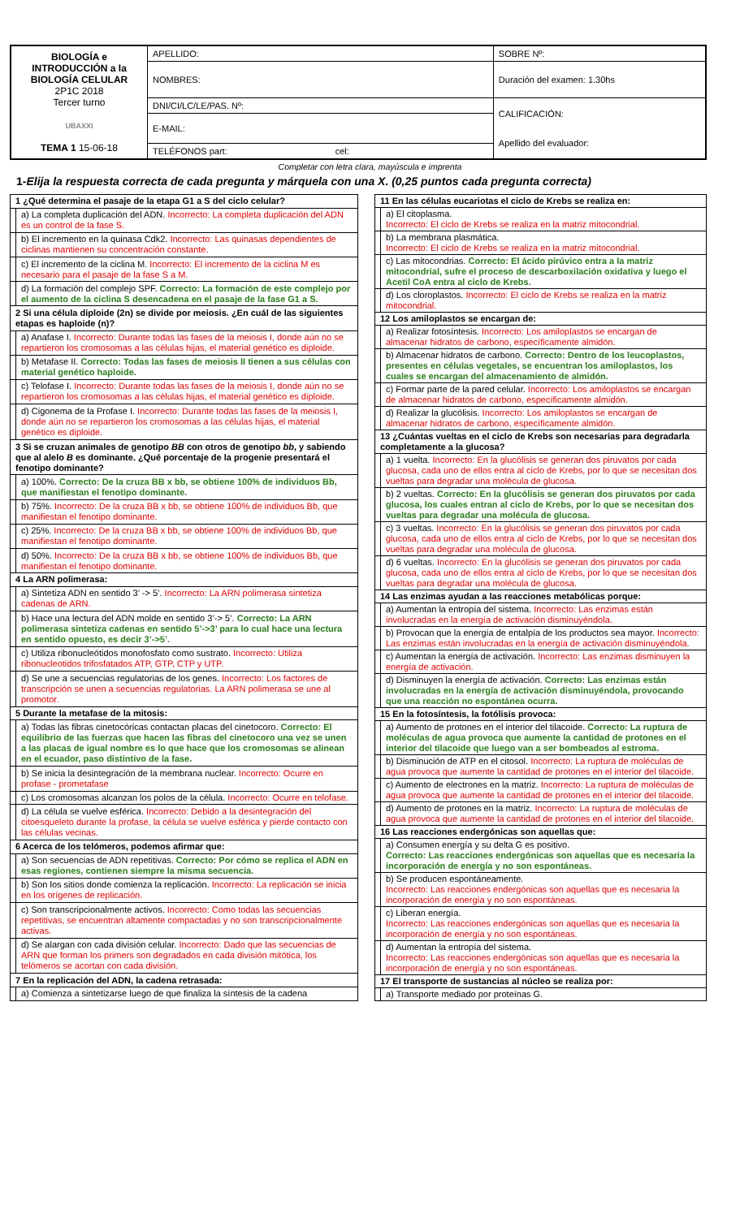| BIOLOGÍA e INTRODUCCIÓN a la BIOLOGÍA CELULAR 2P1C 2018 Tercer turno UBAXXI TEMA 1 15-06-18 | APELLIDO: | SOBRE Nº: |
| | NOMBRES: | Duración del examen: 1.30hs |
| | DNI/CI/LC/LE/PAS. Nº: | CALIFICACIÓN: Apellido del evaluador: |
| | E-MAIL: | |
| | TELÉFONOS part: cel: | |
Completar con letra clara, mayúscula e imprenta
1-Elija la respuesta correcta de cada pregunta y márquela con una X. (0,25 puntos cada pregunta correcta)
| 1 ¿Qué determina el pasaje de la etapa G1 a S del ciclo celular? | |
| | a) La completa duplicación del ADN. Incorrecto: La completa duplicación del ADN es un control de la fase S. |
| | b) El incremento en la quinasa Cdk2. Incorrecto: Las quinasas dependientes de ciclinas mantienen su concentración constante. |
| | c) El incremento de la ciclina M. Incorrecto: El incremento de la ciclina M es necesario para el pasaje de la fase S a M. |
| | d) La formación del complejo SPF. Correcto: La formación de este complejo por el aumento de la ciclina S desencadena en el pasaje de la fase G1 a S. |
| 2 Si una célula diploide (2n) se divide por meiosis. ¿En cuál de las siguientes etapas es haploide (n)? | |
| | a) Anafase I. Incorrecto: Durante todas las fases de la meiosis I, donde aún no se repartieron los cromosomas a las células hijas, el material genético es diploide. |
| | b) Metafase II. Correcto: Todas las fases de meiosis II tienen a sus células con material genético haploide. |
| | c) Telofase I. Incorrecto: Durante todas las fases de la meiosis I, donde aún no se repartieron los cromosomas a las células hijas, el material genético es diploide. |
| | d) Cigonema de la Profase I. Incorrecto: Durante todas las fases de la meiosis I, donde aún no se repartieron los cromosomas a las células hijas, el material genético es diploide. |
| 3 Si se cruzan animales de genotipo BB con otros de genotipo bb , y sabiendo que al alelo B es dominante. ¿Qué porcentaje de la progenie presentará el fenotipo dominante? | |
| | a) 100%. Correcto: De la cruza BB x bb, se obtiene 100% de individuos Bb, que manifiestan el fenotipo dominante. |
| | b) 75%. Incorrecto: De la cruza BB x bb, se obtiene 100% de individuos Bb, que manifiestan el fenotipo dominante. |
| | c) 25%. Incorrecto: De la cruza BB x bb, se obtiene 100% de individuos Bb, que manifiestan el fenotipo dominante. |
| | d) 50%. Incorrecto: De la cruza BB x bb, se obtiene 100% de individuos Bb, que manifiestan el fenotipo dominante. |
| 4 La ARN polimerasa: | |
| | a) Sintetiza ADN en sentido 3’ -> 5’. Incorrecto: La ARN polimerasa sintetiza cadenas de ARN. |
| | b) Hace una lectura del ADN molde en sentido 3’-> 5’. Correcto: La ARN polimerasa sintetiza cadenas en sentido 5’->3’ para lo cual hace una lectura en sentido opuesto, es decir 3’->5’. |
| | c) Utiliza ribonucleótidos monofosfato como sustrato. Incorrecto: Utiliza ribonucleotidos trifosfatados ATP, GTP, CTP y UTP. |
| | d) Se une a secuencias regulatorias de los genes. Incorrecto: Los factores de transcripción se unen a secuencias regulatorias. La ARN polimerasa se une al promotor. |
| 5 Durante la metafase de la mitosis: | |
| | a) Todas las fibras cinetocóricas contactan placas del cinetocoro. Correcto: El equilibrio de las fuerzas que hacen las fibras del cinetocoro una vez se unen a las placas de igual nombre es lo que hace que los cromosomas se alinean en el ecuador, paso distintivo de la fase. |
| | b) Se inicia la desintegración de la membrana nuclear. Incorrecto: Ocurre en profase - prometafase |
| | c) Los cromosomas alcanzan los polos de la célula. Incorrecto: Ocurre en telofase. |
| | d) La célula se vuelve esférica. Incorrecto: Debido a la desintegración del citoesqueleto durante la profase, la célula se vuelve esférica y pierde contacto con las células vecinas. |
| 6 Acerca de los telómeros, podemos afirmar que: | |
| | a) Son secuencias de ADN repetitivas. Correcto: Por cómo se replica el ADN en esas regiones, contienen siempre la misma secuencia. |
| | b) Son los sitios donde comienza la replicación. Incorrecto: La replicación se inicia en los orígenes de replicación. |
| | c) Son transcripcionalmente activos. Incorrecto: Como todas las secuencias repetitivas, se encuentran altamente compactadas y no son transcripcionalmente activas. |
| | d) Se alargan con cada división celular. Incorrecto: Dado que las secuencias de ARN que forman los primers son degradados en cada división mitótica, los telómeros se acortan con cada división. |
| 7 En la replicación del ADN, la cadena retrasada: | |
| | a) Comienza a sintetizarse luego de que finaliza la síntesis de la cadena |
| 11 En las células eucariotas el ciclo de Krebs se realiza en: | |
| | a) El citoplasma. Incorrecto: El ciclo de Krebs se realiza en la matriz mitocondrial. |
| | b) La membrana plasmática. Incorrecto: El ciclo de Krebs se realiza en la matriz mitocondrial. |
| | c) Las mitocondrias. Correcto: El ácido pirúvico entra a la matriz mitocondrial, sufre el proceso de descarboxilación oxidativa y luego el Acetil CoA entra al ciclo de Krebs. |
| | d) Los cloroplastos. Incorrecto: El ciclo de Krebs se realiza en la matriz mitocondrial. |
| 12 Los amiloplastos se encargan de: | |
| | a) Realizar fotosíntesis. Incorrecto: Los amiloplastos se encargan de almacenar hidratos de carbono, específicamente almidón. |
| | b) Almacenar hidratos de carbono. Correcto: Dentro de los leucoplastos, presentes en células vegetales, se encuentran los amiloplastos, los cuales se encargan del almacenamiento de almidón. |
| | c) Formar parte de la pared celular. Incorrecto: Los amiloplastos se encargan de almacenar hidratos de carbono, específicamente almidón. |
| | d) Realizar la glucólisis. Incorrecto: Los amiloplastos se encargan de almacenar hidratos de carbono, específicamente almidón. |
| 13 ¿Cuántas vueltas en el ciclo de Krebs son necesarias para degradarla completamente a la glucosa? | |
| | a) 1 vuelta. Incorrecto: En la glucólisis se generan dos piruvatos por cada glucosa, cada uno de ellos entra al ciclo de Krebs, por lo que se necesitan dos vueltas para degradar una molécula de glucosa. |
| | b) 2 vueltas. Correcto: En la glucólisis se generan dos piruvatos por cada glucosa, los cuales entran al ciclo de Krebs, por lo que se necesitan dos vueltas para degradar una molécula de glucosa. |
| | c) 3 vueltas. Incorrecto: En la glucólisis se generan dos piruvatos por cada glucosa, cada uno de ellos entra al ciclo de Krebs, por lo que se necesitan dos vueltas para degradar una molécula de glucosa. |
| | d) 6 vueltas. Incorrecto: En la glucólisis se generan dos piruvatos por cada glucosa, cada uno de ellos entra al ciclo de Krebs, por lo que se necesitan dos vueltas para degradar una molécula de glucosa. |
| 14 Las enzimas ayudan a las reacciones metabólicas porque: | |
| | a) Aumentan la entropía del sistema. Incorrecto: Las enzimas están involucradas en la energía de activación disminuyéndola. |
| | b) Provocan que la energía de entalpía de los productos sea mayor. Incorrecto: Las enzimas están involucradas en la energía de activación disminuyéndola. |
| | c) Aumentan la energía de activación. Incorrecto: Las enzimas disminuyen la energía de activación. |
| | d) Disminuyen la energía de activación. Correcto: Las enzimas están involucradas en la energía de activación disminuyéndola, provocando que una reacción no espontánea ocurra. |
| 15 En la fotosíntesis, la fotólisis provoca: | |
| | a) Aumento de protones en el interior del tilacoide. Correcto: La ruptura de moléculas de agua provoca que aumente la cantidad de protones en el interior del tilacoide que luego van a ser bombeados al estroma. |
| | b) Disminución de ATP en el citosol. Incorrecto: La ruptura de moléculas de agua provoca que aumente la cantidad de protones en el interior del tilacoide. |
| | c) Aumento de electrones en la matriz. Incorrecto: La ruptura de moléculas de agua provoca que aumente la cantidad de protones en el interior del tilacoide. |
| | d) Aumento de protones en la matriz. Incorrecto: La ruptura de moléculas de agua provoca que aumente la cantidad de protones en el interior del tilacoide. |
| 16 Las reacciones endergónicas son aquellas que: | |
| | a) Consumen energía y su delta G es positivo. Correcto: Las reacciones endergónicas son aquellas que es necesaria la incorporación de energía y no son espontáneas. |
| | b) Se producen espontáneamente. Incorrecto: Las reacciones endergónicas son aquellas que es necesaria la incorporación de energía y no son espontáneas. |
| | c) Liberan energía. Incorrecto: Las reacciones endergónicas son aquellas que es necesaria la incorporación de energía y no son espontáneas. |
| | d) Aumentan la entropía del sistema. Incorrecto: Las reacciones endergónicas son aquellas que es necesaria la incorporación de energía y no son espontáneas. |
| 17 El transporte de sustancias al núcleo se realiza por: | |
| | a) Transporte mediado por proteínas G. |